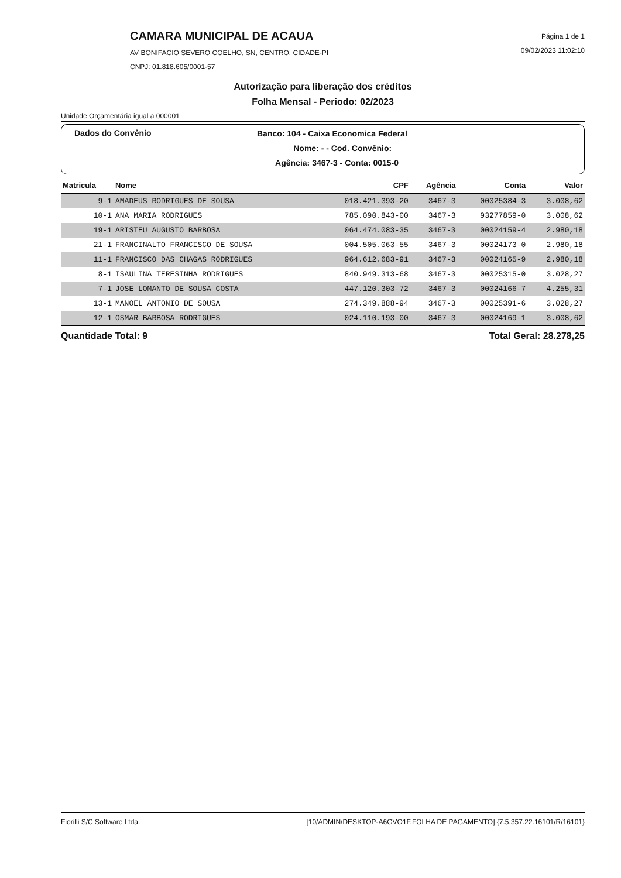CAMARA MUNICIPAL DE ACAUA
AV BONIFACIO SEVERO COELHO, SN, CENTRO. CIDADE-PI
CNPJ: 01.818.605/0001-57
Página 1 de 1
09/02/2023 11:02:10
Autorização para liberação dos créditos
Folha Mensal - Periodo: 02/2023
Unidade Orçamentária igual a 000001
Dados do Convênio
Banco: 104 - Caixa Economica Federal
Nome: - - Cod. Convênio:
Agência: 3467-3 - Conta: 0015-0
| Matricula | Nome | CPF | Agência | Conta | Valor |
| --- | --- | --- | --- | --- | --- |
| 9-1 | AMADEUS RODRIGUES DE SOUSA | 018.421.393-20 | 3467-3 | 00025384-3 | 3.008,62 |
| 10-1 | ANA MARIA RODRIGUES | 785.090.843-00 | 3467-3 | 93277859-0 | 3.008,62 |
| 19-1 | ARISTEU AUGUSTO BARBOSA | 064.474.083-35 | 3467-3 | 00024159-4 | 2.980,18 |
| 21-1 | FRANCINALTO FRANCISCO DE SOUSA | 004.505.063-55 | 3467-3 | 00024173-0 | 2.980,18 |
| 11-1 | FRANCISCO DAS CHAGAS RODRIGUES | 964.612.683-91 | 3467-3 | 00024165-9 | 2.980,18 |
| 8-1 | ISAULINA TERESINHA RODRIGUES | 840.949.313-68 | 3467-3 | 00025315-0 | 3.028,27 |
| 7-1 | JOSE LOMANTO DE SOUSA COSTA | 447.120.303-72 | 3467-3 | 00024166-7 | 4.255,31 |
| 13-1 | MANOEL ANTONIO DE SOUSA | 274.349.888-94 | 3467-3 | 00025391-6 | 3.028,27 |
| 12-1 | OSMAR BARBOSA RODRIGUES | 024.110.193-00 | 3467-3 | 00024169-1 | 3.008,62 |
Quantidade Total: 9 Total Geral: 28.278,25
Fiorilli S/C Software Ltda. [10/ADMIN/DESKTOP-A6GVO1F.FOLHA DE PAGAMENTO] {7.5.357.22.16101/R/16101}